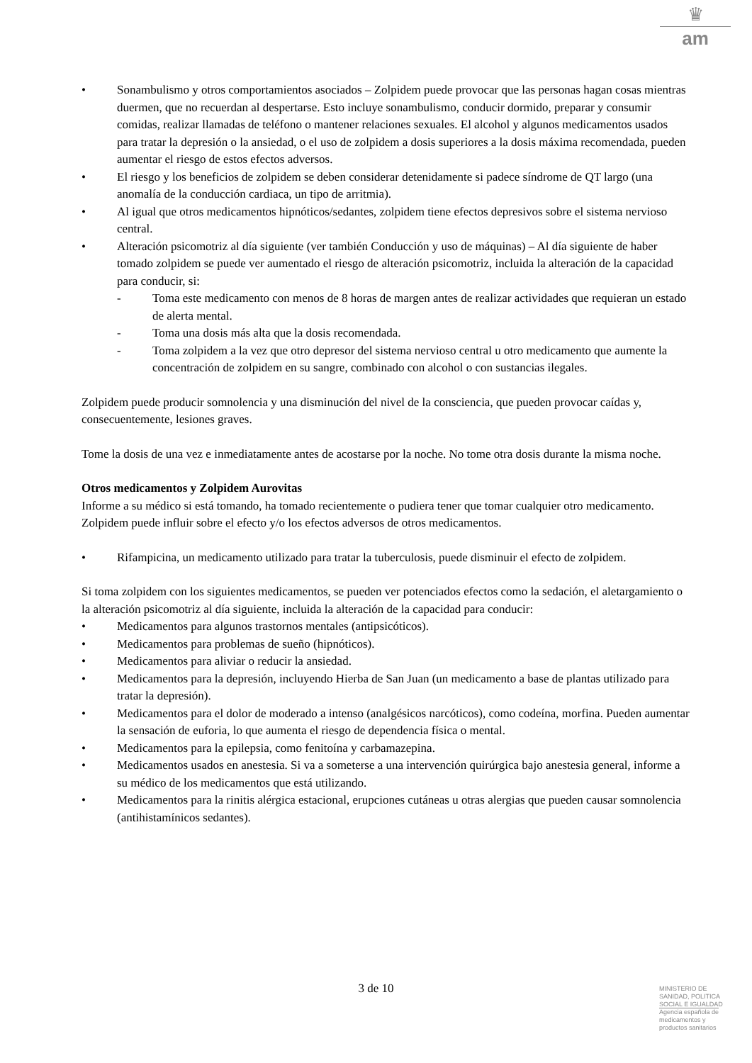♛
am
• Sonambulismo y otros comportamientos asociados – Zolpidem puede provocar que las personas hagan cosas mientras duermen, que no recuerdan al despertarse. Esto incluye sonambulismo, conducir dormido, preparar y consumir comidas, realizar llamadas de teléfono o mantener relaciones sexuales. El alcohol y algunos medicamentos usados para tratar la depresión o la ansiedad, o el uso de zolpidem a dosis superiores a la dosis máxima recomendada, pueden aumentar el riesgo de estos efectos adversos.
• El riesgo y los beneficios de zolpidem se deben considerar detenidamente si padece síndrome de QT largo (una anomalía de la conducción cardiaca, un tipo de arritmia).
• Al igual que otros medicamentos hipnóticos/sedantes, zolpidem tiene efectos depresivos sobre el sistema nervioso central.
• Alteración psicomotriz al día siguiente (ver también Conducción y uso de máquinas) – Al día siguiente de haber tomado zolpidem se puede ver aumentado el riesgo de alteración psicomotriz, incluida la alteración de la capacidad para conducir, si:
- Toma este medicamento con menos de 8 horas de margen antes de realizar actividades que requieran un estado de alerta mental.
- Toma una dosis más alta que la dosis recomendada.
- Toma zolpidem a la vez que otro depresor del sistema nervioso central u otro medicamento que aumente la concentración de zolpidem en su sangre, combinado con alcohol o con sustancias ilegales.
Zolpidem puede producir somnolencia y una disminución del nivel de la consciencia, que pueden provocar caídas y, consecuentemente, lesiones graves.
Tome la dosis de una vez e inmediatamente antes de acostarse por la noche. No tome otra dosis durante la misma noche.
Otros medicamentos y Zolpidem Aurovitas
Informe a su médico si está tomando, ha tomado recientemente o pudiera tener que tomar cualquier otro medicamento.
Zolpidem puede influir sobre el efecto y/o los efectos adversos de otros medicamentos.
• Rifampicina, un medicamento utilizado para tratar la tuberculosis, puede disminuir el efecto de zolpidem.
Si toma zolpidem con los siguientes medicamentos, se pueden ver potenciados efectos como la sedación, el aletargamiento o la alteración psicomotriz al día siguiente, incluida la alteración de la capacidad para conducir:
• Medicamentos para algunos trastornos mentales (antipsicóticos).
• Medicamentos para problemas de sueño (hipnóticos).
• Medicamentos para aliviar o reducir la ansiedad.
• Medicamentos para la depresión, incluyendo Hierba de San Juan (un medicamento a base de plantas utilizado para tratar la depresión).
• Medicamentos para el dolor de moderado a intenso (analgésicos narcóticos), como codeína, morfina. Pueden aumentar la sensación de euforia, lo que aumenta el riesgo de dependencia física o mental.
• Medicamentos para la epilepsia, como fenitoína y carbamazepina.
• Medicamentos usados en anestesia. Si va a someterse a una intervención quirúrgica bajo anestesia general, informe a su médico de los medicamentos que está utilizando.
• Medicamentos para la rinitis alérgica estacional, erupciones cutáneas u otras alergias que pueden causar somnolencia (antihistamínicos sedantes).
3 de 10
MINISTERIO DE
SANIDAD, POLITICA
SOCIAL E IGUALDAD
Agencia española de
medicamentos y
productos sanitarios